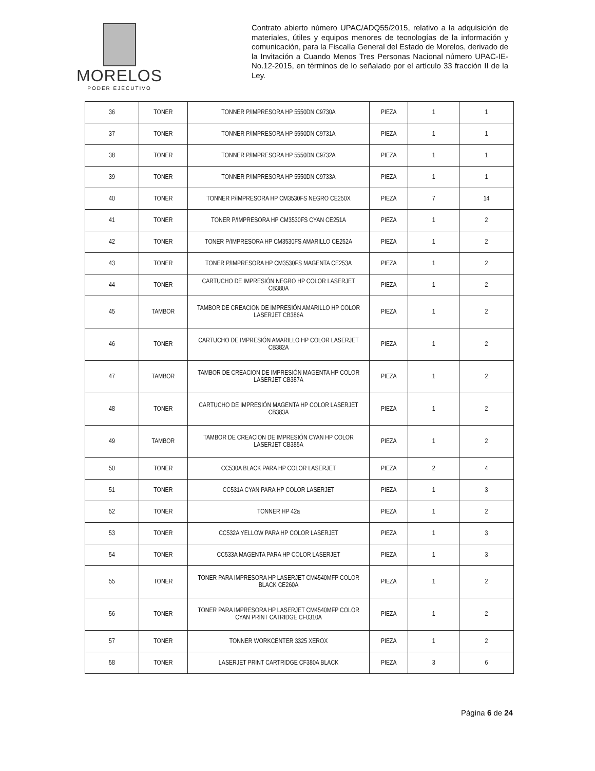MORELOS
PODER EJECUTIVO
Contrato abierto número UPAC/ADQ55/2015, relativo a la adquisición de materiales, útiles y equipos menores de tecnologías de la información y comunicación, para la Fiscalía General del Estado de Morelos, derivado de la Invitación a Cuando Menos Tres Personas Nacional número UPAC-IE-No.12-2015, en términos de lo señalado por el artículo 33 fracción II de la Ley.
| 36 | TONER | TONNER P/IMPRESORA HP 5550DN C9730A | PIEZA | 1 | 1 |
| 37 | TONER | TONNER P/IMPRESORA HP 5550DN C9731A | PIEZA | 1 | 1 |
| 38 | TONER | TONNER P/IMPRESORA HP 5550DN C9732A | PIEZA | 1 | 1 |
| 39 | TONER | TONNER P/IMPRESORA HP 5550DN C9733A | PIEZA | 1 | 1 |
| 40 | TONER | TONNER P/IMPRESORA HP CM3530FS NEGRO CE250X | PIEZA | 7 | 14 |
| 41 | TONER | TONER P/IMPRESORA HP CM3530FS CYAN CE251A | PIEZA | 1 | 2 |
| 42 | TONER | TONER P/IMPRESORA HP CM3530FS AMARILLO CE252A | PIEZA | 1 | 2 |
| 43 | TONER | TONER P/IMPRESORA HP CM3530FS MAGENTA CE253A | PIEZA | 1 | 2 |
| 44 | TONER | CARTUCHO DE IMPRESIÓN NEGRO HP COLOR LASERJET CB380A | PIEZA | 1 | 2 |
| 45 | TAMBOR | TAMBOR DE CREACION DE IMPRESIÓN AMARILLO HP COLOR LASERJET CB386A | PIEZA | 1 | 2 |
| 46 | TONER | CARTUCHO DE IMPRESIÓN AMARILLO HP COLOR LASERJET CB382A | PIEZA | 1 | 2 |
| 47 | TAMBOR | TAMBOR DE CREACION DE IMPRESIÓN MAGENTA HP COLOR LASERJET CB387A | PIEZA | 1 | 2 |
| 48 | TONER | CARTUCHO DE IMPRESIÓN MAGENTA HP COLOR LASERJET CB383A | PIEZA | 1 | 2 |
| 49 | TAMBOR | TAMBOR DE CREACION DE IMPRESIÓN CYAN HP COLOR LASERJET CB385A | PIEZA | 1 | 2 |
| 50 | TONER | CC530A BLACK PARA HP COLOR LASERJET | PIEZA | 2 | 4 |
| 51 | TONER | CC531A CYAN PARA HP COLOR LASERJET | PIEZA | 1 | 3 |
| 52 | TONER | TONNER HP 42a | PIEZA | 1 | 2 |
| 53 | TONER | CC532A YELLOW PARA HP COLOR LASERJET | PIEZA | 1 | 3 |
| 54 | TONER | CC533A MAGENTA PARA HP COLOR LASERJET | PIEZA | 1 | 3 |
| 55 | TONER | TONER PARA IMPRESORA HP LASERJET CM4540MFP COLOR BLACK CE260A | PIEZA | 1 | 2 |
| 56 | TONER | TONER PARA IMPRESORA HP LASERJET CM4540MFP COLOR CYAN PRINT CATRIDGE CF0310A | PIEZA | 1 | 2 |
| 57 | TONER | TONNER WORKCENTER 3325 XEROX | PIEZA | 1 | 2 |
| 58 | TONER | LASERJET PRINT CARTRIDGE CF380A BLACK | PIEZA | 3 | 6 |
Página 6 de 24